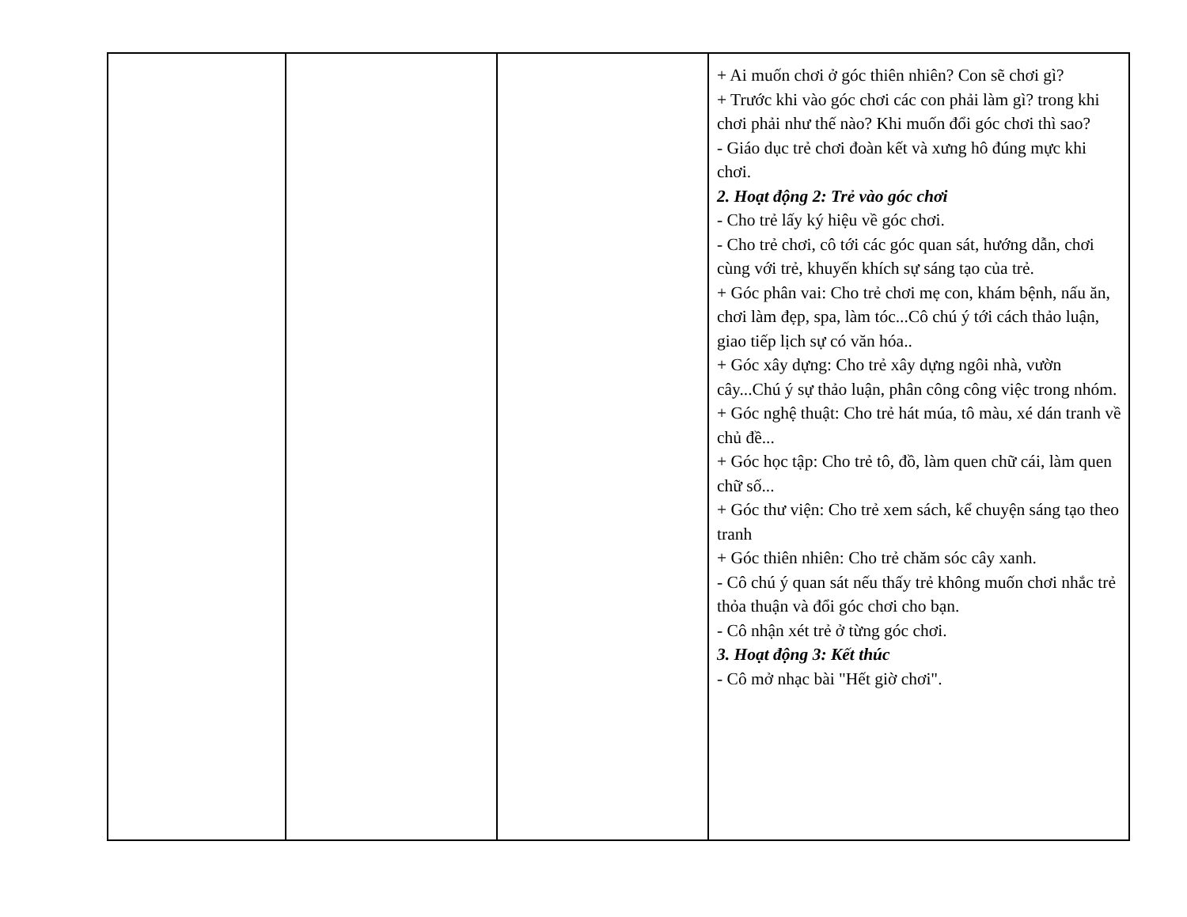| | | | + Ai muốn chơi ở góc thiên nhiên? Con sẽ chơi gì? + Trước khi vào góc chơi các con phải làm gì? trong khi chơi phải như thế nào? Khi muốn đổi góc chơi thì sao? - Giáo dục trẻ chơi đoàn kết và xưng hô đúng mực khi chơi. 2. Hoạt động 2: Trẻ vào góc chơi - Cho trẻ lấy ký hiệu về góc chơi. - Cho trẻ chơi, cô tới các góc quan sát, hướng dẫn, chơi cùng với trẻ, khuyến khích sự sáng tạo của trẻ. + Góc phân vai: Cho trẻ chơi mẹ con, khám bệnh, nấu ăn, chơi làm đẹp, spa, làm tóc...Cô chú ý tới cách thảo luận, giao tiếp lịch sự có văn hóa.. + Góc xây dựng: Cho trẻ xây dựng ngôi nhà, vườn cây...Chú ý sự thảo luận, phân công công việc trong nhóm. + Góc nghệ thuật: Cho trẻ hát múa, tô màu, xé dán tranh về chủ đề... + Góc học tập: Cho trẻ tô, đồ, làm quen chữ cái, làm quen chữ số... + Góc thư viện: Cho trẻ xem sách, kể chuyện sáng tạo theo tranh + Góc thiên nhiên: Cho trẻ chăm sóc cây xanh. - Cô chú ý quan sát nếu thấy trẻ không muốn chơi nhắc trẻ thỏa thuận và đổi góc chơi cho bạn. - Cô nhận xét trẻ ở từng góc chơi. 3. Hoạt động 3: Kết thúc - Cô mở nhạc bài "Hết giờ chơi". |